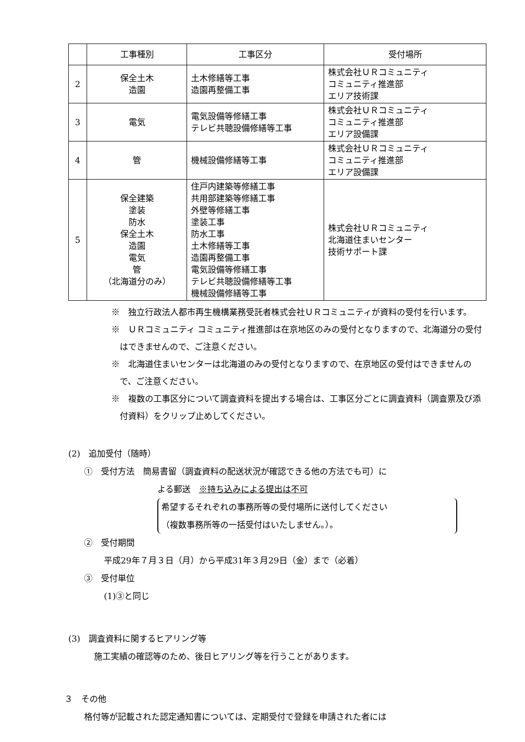| | 工事種別 | 工事区分 | 受付場所 |
| --- | --- | --- | --- |
| 2 | 保全土木 造園 | 土木修繕等工事 造園再整備工事 | 株式会社ＵＲコミュニティ コミュニティ推進部 エリア技術課 |
| 3 | 電気 | 電気設備等修繕工事 テレビ共聴設備修繕等工事 | 株式会社ＵＲコミュニティ コミュニティ推進部 エリア設備課 |
| 4 | 管 | 機械設備修繕等工事 | 株式会社ＵＲコミュニティ コミュニティ推進部 エリア設備課 |
| 5 | 保全建築 塗装 防水 保全土木 造園 電気 管 （北海道分のみ） | 住戸内建築等修繕工事 共用部建築等修繕工事 外壁等修繕工事 塗装工事 防水工事 土木修繕等工事 造園再整備工事 電気設備等修繕工事 テレビ共聴設備修繕等工事 機械設備修繕等工事 | 株式会社ＵＲコミュニティ 北海道住まいセンター 技術サポート課 |
※　独立行政法人都市再生機構業務受託者株式会社ＵＲコミュニティが資料の受付を行います。
※　ＵＲコミュニティ コミュニティ推進部は在京地区のみの受付となりますので、北海道分の受付はできませんので、ご注意ください。
※　北海道住まいセンターは北海道のみの受付となりますので、在京地区の受付はできませんので、ご注意ください。
※　複数の工事区分について調査資料を提出する場合は、工事区分ごとに調査資料（調査票及び添付資料）をクリップ止めしてください。
(2)　追加受付（随時）
①　受付方法　簡易書留（調査資料の配送状況が確認できる他の方法でも可）に
よる郵送　※持ち込みによる提出は不可
希望するそれぞれの事務所等の受付場所に送付してください
（複数事務所等の一括受付はいたしません。）。
②　受付期間
平成29年７月３日（月）から平成31年３月29日（金）まで（必着）
③　受付単位
(1)③と同じ
(3)　調査資料に関するヒアリング等
施工実績の確認等のため、後日ヒアリング等を行うことがあります。
３　その他
格付等が記載された認定通知書については、定期受付で登録を申請された者には